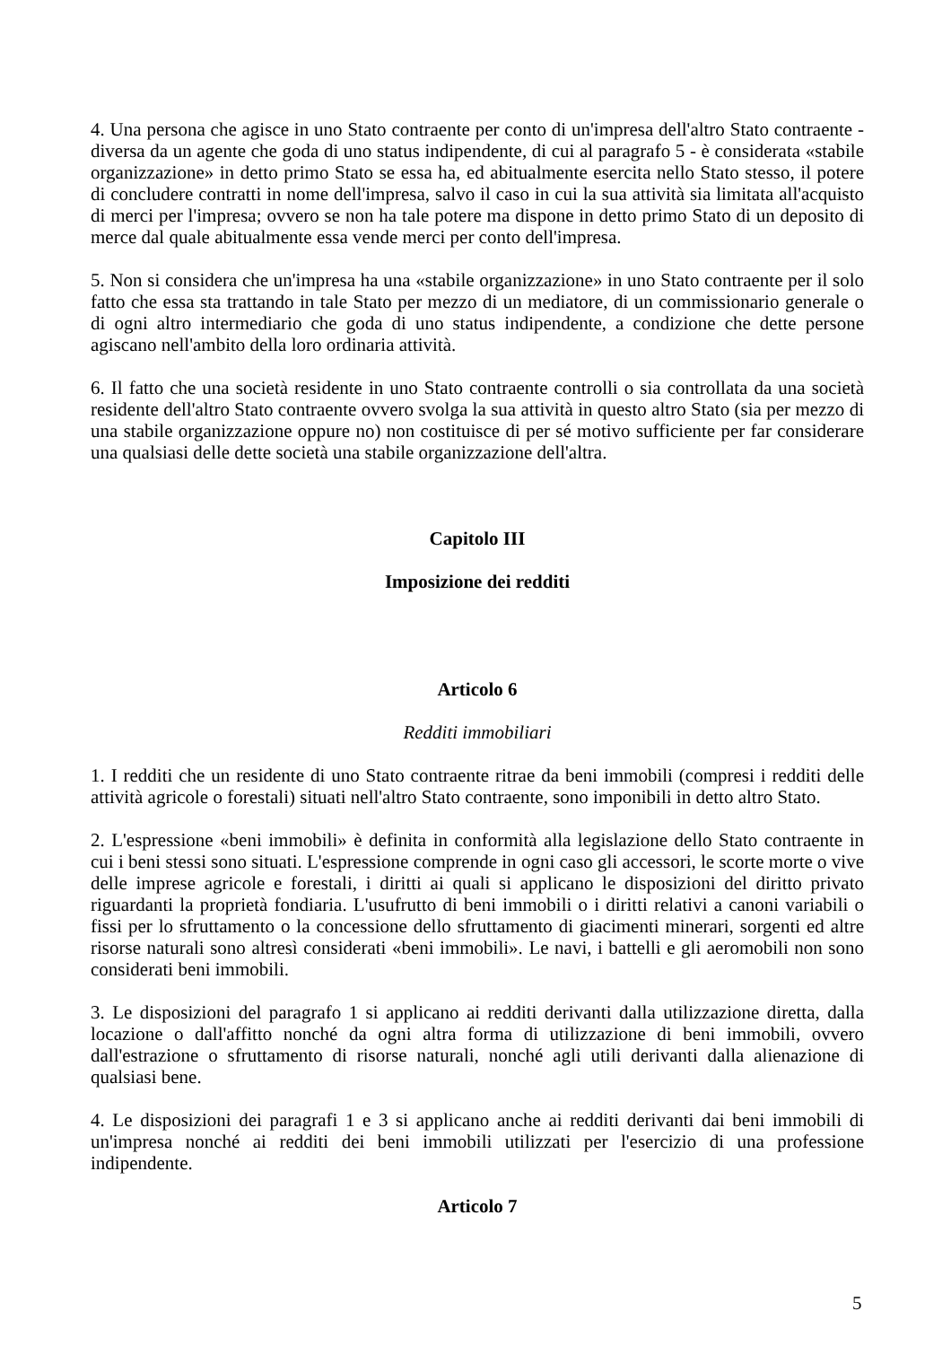4. Una persona che agisce in uno Stato contraente per conto di un'impresa dell'altro Stato contraente - diversa da un agente che goda di uno status indipendente, di cui al paragrafo 5 - è considerata «stabile organizzazione» in detto primo Stato se essa ha, ed abitualmente esercita nello Stato stesso, il potere di concludere contratti in nome dell'impresa, salvo il caso in cui la sua attività sia limitata all'acquisto di merci per l'impresa; ovvero se non ha tale potere ma dispone in detto primo Stato di un deposito di merce dal quale abitualmente essa vende merci per conto dell'impresa.
5. Non si considera che un'impresa ha una «stabile organizzazione» in uno Stato contraente per il solo fatto che essa sta trattando in tale Stato per mezzo di un mediatore, di un commissionario generale o di ogni altro intermediario che goda di uno status indipendente, a condizione che dette persone agiscano nell'ambito della loro ordinaria attività.
6. Il fatto che una società residente in uno Stato contraente controlli o sia controllata da una società residente dell'altro Stato contraente ovvero svolga la sua attività in questo altro Stato (sia per mezzo di una stabile organizzazione oppure no) non costituisce di per sé motivo sufficiente per far considerare una qualsiasi delle dette società una stabile organizzazione dell'altra.
Capitolo III
Imposizione dei redditi
Articolo 6
Redditi immobiliari
1. I redditi che un residente di uno Stato contraente ritrae da beni immobili (compresi i redditi delle attività agricole o forestali) situati nell'altro Stato contraente, sono imponibili in detto altro Stato.
2. L'espressione «beni immobili» è definita in conformità alla legislazione dello Stato contraente in cui i beni stessi sono situati. L'espressione comprende in ogni caso gli accessori, le scorte morte o vive delle imprese agricole e forestali, i diritti ai quali si applicano le disposizioni del diritto privato riguardanti la proprietà fondiaria. L'usufrutto di beni immobili o i diritti relativi a canoni variabili o fissi per lo sfruttamento o la concessione dello sfruttamento di giacimenti minerari, sorgenti ed altre risorse naturali sono altresì considerati «beni immobili». Le navi, i battelli e gli aeromobili non sono considerati beni immobili.
3. Le disposizioni del paragrafo 1 si applicano ai redditi derivanti dalla utilizzazione diretta, dalla locazione o dall'affitto nonché da ogni altra forma di utilizzazione di beni immobili, ovvero dall'estrazione o sfruttamento di risorse naturali, nonché agli utili derivanti dalla alienazione di qualsiasi bene.
4. Le disposizioni dei paragrafi 1 e 3 si applicano anche ai redditi derivanti dai beni immobili di un'impresa nonché ai redditi dei beni immobili utilizzati per l'esercizio di una professione indipendente.
Articolo 7
5